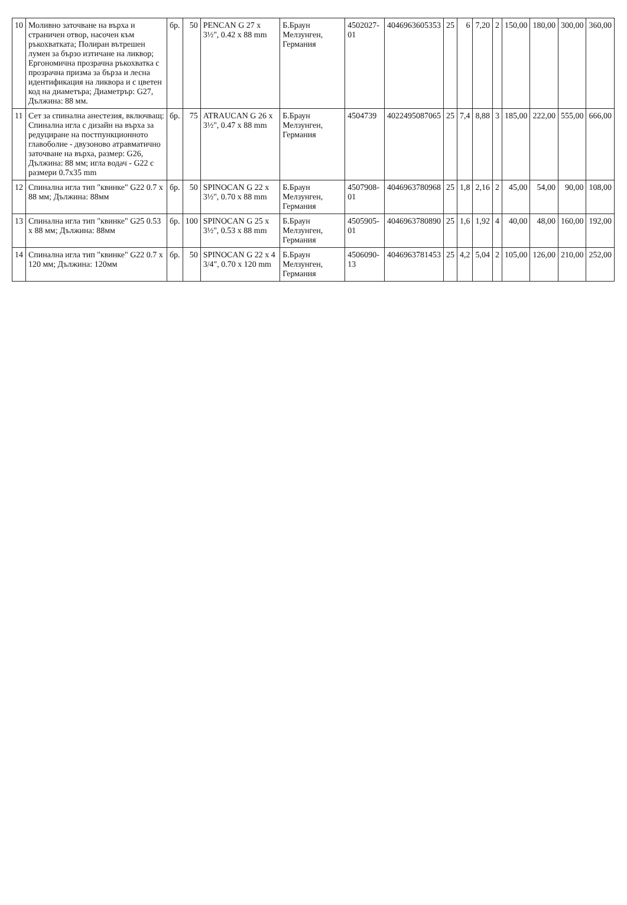| 10 | Моливно заточване на върха и страничен отвор, насочен към ръкохватката; Полиран вътрешен лумен за бързо изтичане на ликвор; Ергономична прозрачна ръкохватка с прозрачна призма за бърза и лесна идентификация на ликвора и с цветен код на диаметъра; Диаметрър: G27, Дължина: 88 мм. | бр. | 50 | PENCAN G 27 x 3½", 0.42 x 88 mm | Б.Браун Мелзунген, Германия | 4502027-01 | 4046963605353 | 25 | 6 | 7,20 | 2 | 150,00 | 180,00 | 300,00 | 360,00 |
| 11 | Сет за спинална анестезия, включващ: Спинална игла с дизайн на върха за редуциране на постпункционното главоболие - двузоново атравматично заточване на върха, размер: G26, Дължина: 88 мм; игла водач - G22 с размери 0.7x35 mm | бр. | 75 | ATRAUCAN G 26 x 3½", 0.47 x 88 mm | Б.Браун Мелзунген, Германия | 4504739 | 4022495087065 | 25 | 7,4 | 8,88 | 3 | 185,00 | 222,00 | 555,00 | 666,00 |
| 12 | Спинална игла тип "квинке" G22 0.7 x 88 мм; Дължина: 88мм | бр. | 50 | SPINOCAN G 22 x 3½", 0.70 x 88 mm | Б.Браун Мелзунген, Германия | 4507908-01 | 4046963780968 | 25 | 1,8 | 2,16 | 2 | 45,00 | 54,00 | 90,00 | 108,00 |
| 13 | Спинална игла тип "квинке" G25 0.53 x 88 мм; Дължина: 88мм | бр. | 100 | SPINOCAN G 25 x 3½", 0.53 x 88 mm | Б.Браун Мелзунген, Германия | 4505905-01 | 4046963780890 | 25 | 1,6 | 1,92 | 4 | 40,00 | 48,00 | 160,00 | 192,00 |
| 14 | Спинална игла тип "квинке" G22 0.7 x 120 мм; Дължина: 120мм | бр. | 50 | SPINOCAN G 22 x 4 3/4", 0.70 x 120 mm | Б.Браун Мелзунген, Германия | 4506090-13 | 4046963781453 | 25 | 4,2 | 5,04 | 2 | 105,00 | 126,00 | 210,00 | 252,00 |